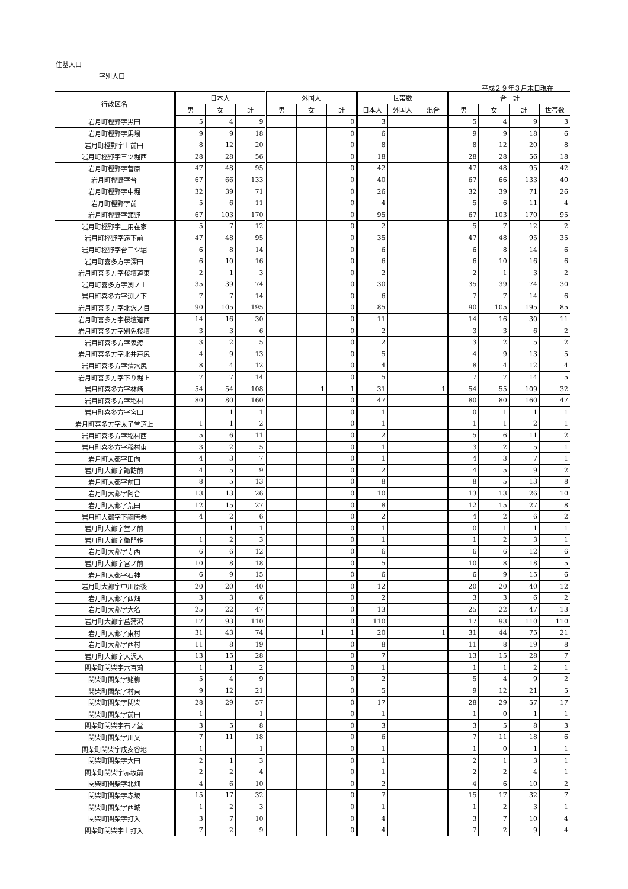住基人口
字別人口
平成２９年３月末日現在
| 行政区名 | 日本人 | | | 外国人 | | | 世帯数 | | | 合 計 | | | |
| --- | --- | --- | --- | --- | --- | --- | --- | --- | --- | --- | --- | --- | --- |
| | 男 | 女 | 計 | 男 | 女 | 計 | 日本人 | 外国人 | 混合 | 男 | 女 | 計 | 世帯数 |
| 岩月町樫野字黒田 | 5 | 4 | 9 | | | 0 | 3 | | | 5 | 4 | 9 | 3 |
| 岩月町樫野字馬場 | 9 | 9 | 18 | | | 0 | 6 | | | 9 | 9 | 18 | 6 |
| 岩月町樫野字上前田 | 8 | 12 | 20 | | | 0 | 8 | | | 8 | 12 | 20 | 8 |
| 岩月町樫野字三ツ堀西 | 28 | 28 | 56 | | | 0 | 18 | | | 28 | 28 | 56 | 18 |
| 岩月町樫野字菅原 | 47 | 48 | 95 | | | 0 | 42 | | | 47 | 48 | 95 | 42 |
| 岩月町樫野字台 | 67 | 66 | 133 | | | 0 | 40 | | | 67 | 66 | 133 | 40 |
| 岩月町樫野字中堀 | 32 | 39 | 71 | | | 0 | 26 | | | 32 | 39 | 71 | 26 |
| 岩月町樫野字前 | 5 | 6 | 11 | | | 0 | 4 | | | 5 | 6 | 11 | 4 |
| 岩月町樫野字舘野 | 67 | 103 | 170 | | | 0 | 95 | | | 67 | 103 | 170 | 95 |
| 岩月町樫野字土用在家 | 5 | 7 | 12 | | | 0 | 2 | | | 5 | 7 | 12 | 2 |
| 岩月町樫野字遠下前 | 47 | 48 | 95 | | | 0 | 35 | | | 47 | 48 | 95 | 35 |
| 岩月町樫野字台三ツ堀 | 6 | 8 | 14 | | | 0 | 6 | | | 6 | 8 | 14 | 6 |
| 岩月町喜多方字深田 | 6 | 10 | 16 | | | 0 | 6 | | | 6 | 10 | 16 | 6 |
| 岩月町喜多方字桜壇道東 | 2 | 1 | 3 | | | 0 | 2 | | | 2 | 1 | 3 | 2 |
| 岩月町喜多方字渕ノ上 | 35 | 39 | 74 | | | 0 | 30 | | | 35 | 39 | 74 | 30 |
| 岩月町喜多方字渕ノ下 | 7 | 7 | 14 | | | 0 | 6 | | | 7 | 7 | 14 | 6 |
| 岩月町喜多方字北沢ノ目 | 90 | 105 | 195 | | | 0 | 85 | | | 90 | 105 | 195 | 85 |
| 岩月町喜多方字桜壇道西 | 14 | 16 | 30 | | | 0 | 11 | | | 14 | 16 | 30 | 11 |
| 岩月町喜多方字別免桜壇 | 3 | 3 | 6 | | | 0 | 2 | | | 3 | 3 | 6 | 2 |
| 岩月町喜多方字鬼渡 | 3 | 2 | 5 | | | 0 | 2 | | | 3 | 2 | 5 | 2 |
| 岩月町喜多方字北井戸尻 | 4 | 9 | 13 | | | 0 | 5 | | | 4 | 9 | 13 | 5 |
| 岩月町喜多方字清水尻 | 8 | 4 | 12 | | | 0 | 4 | | | 8 | 4 | 12 | 4 |
| 岩月町喜多方字下り堀上 | 7 | 7 | 14 | | | 0 | 5 | | | 7 | 7 | 14 | 5 |
| 岩月町喜多方字林崎 | 54 | 54 | 108 | | 1 | 1 | 31 | | 1 | 54 | 55 | 109 | 32 |
| 岩月町喜多方字稲村 | 80 | 80 | 160 | | | 0 | 47 | | | 80 | 80 | 160 | 47 |
| 岩月町喜多方字宮田 | | 1 | 1 | | | 0 | 1 | | | 0 | 1 | 1 | 1 |
| 岩月町喜多方字太子堂道上 | 1 | 1 | 2 | | | 0 | 1 | | | 1 | 1 | 2 | 1 |
| 岩月町喜多方字稲村西 | 5 | 6 | 11 | | | 0 | 2 | | | 5 | 6 | 11 | 2 |
| 岩月町喜多方字稲村東 | 3 | 2 | 5 | | | 0 | 1 | | | 3 | 2 | 5 | 1 |
| 岩月町大都字田向 | 4 | 3 | 7 | | | 0 | 1 | | | 4 | 3 | 7 | 1 |
| 岩月町大都字諏訪前 | 4 | 5 | 9 | | | 0 | 2 | | | 4 | 5 | 9 | 2 |
| 岩月町大都字前田 | 8 | 5 | 13 | | | 0 | 8 | | | 8 | 5 | 13 | 8 |
| 岩月町大都字阿合 | 13 | 13 | 26 | | | 0 | 10 | | | 13 | 13 | 26 | 10 |
| 岩月町大都字荒田 | 12 | 15 | 27 | | | 0 | 8 | | | 12 | 15 | 27 | 8 |
| 岩月町大都字下禰唐巻 | 4 | 2 | 6 | | | 0 | 2 | | | 4 | 2 | 6 | 2 |
| 岩月町大都字堂ノ前 | | 1 | 1 | | | 0 | 1 | | | 0 | 1 | 1 | 1 |
| 岩月町大都字衛門作 | 1 | 2 | 3 | | | 0 | 1 | | | 1 | 2 | 3 | 1 |
| 岩月町大都字寺西 | 6 | 6 | 12 | | | 0 | 6 | | | 6 | 6 | 12 | 6 |
| 岩月町大都字宮ノ前 | 10 | 8 | 18 | | | 0 | 5 | | | 10 | 8 | 18 | 5 |
| 岩月町大都字石神 | 6 | 9 | 15 | | | 0 | 6 | | | 6 | 9 | 15 | 6 |
| 岩月町大都字中川原後 | 20 | 20 | 40 | | | 0 | 12 | | | 20 | 20 | 40 | 12 |
| 岩月町大都字西畑 | 3 | 3 | 6 | | | 0 | 2 | | | 3 | 3 | 6 | 2 |
| 岩月町大都字大名 | 25 | 22 | 47 | | | 0 | 13 | | | 25 | 22 | 47 | 13 |
| 岩月町大都字菖蒲沢 | 17 | 93 | 110 | | | 0 | 110 | | | 17 | 93 | 110 | 110 |
| 岩月町大都字東村 | 31 | 43 | 74 | | 1 | 1 | 20 | | 1 | 31 | 44 | 75 | 21 |
| 岩月町大都字西村 | 11 | 8 | 19 | | | 0 | 8 | | | 11 | 8 | 19 | 8 |
| 岩月町大都字大沢入 | 13 | 15 | 28 | | | 0 | 7 | | | 13 | 15 | 28 | 7 |
| 関柴町関柴字六百苅 | 1 | 1 | 2 | | | 0 | 1 | | | 1 | 1 | 2 | 1 |
| 関柴町関柴字姥柳 | 5 | 4 | 9 | | | 0 | 2 | | | 5 | 4 | 9 | 2 |
| 関柴町関柴字村東 | 9 | 12 | 21 | | | 0 | 5 | | | 9 | 12 | 21 | 5 |
| 関柴町関柴字関柴 | 28 | 29 | 57 | | | 0 | 17 | | | 28 | 29 | 57 | 17 |
| 関柴町関柴字前田 | 1 | | 1 | | | 0 | 1 | | | 1 | 0 | 1 | 1 |
| 関柴町関柴字石ノ堂 | 3 | 5 | 8 | | | 0 | 3 | | | 3 | 5 | 8 | 3 |
| 関柴町関柴字川又 | 7 | 11 | 18 | | | 0 | 6 | | | 7 | 11 | 18 | 6 |
| 関柴町関柴字戌亥谷地 | 1 | | 1 | | | 0 | 1 | | | 1 | 0 | 1 | 1 |
| 関柴町関柴字大田 | 2 | 1 | 3 | | | 0 | 1 | | | 2 | 1 | 3 | 1 |
| 関柴町関柴字赤坂前 | 2 | 2 | 4 | | | 0 | 1 | | | 2 | 2 | 4 | 1 |
| 関柴町関柴字北畑 | 4 | 6 | 10 | | | 0 | 2 | | | 4 | 6 | 10 | 2 |
| 関柴町関柴字赤坂 | 15 | 17 | 32 | | | 0 | 7 | | | 15 | 17 | 32 | 7 |
| 関柴町関柴字西城 | 1 | 2 | 3 | | | 0 | 1 | | | 1 | 2 | 3 | 1 |
| 関柴町関柴字打入 | 3 | 7 | 10 | | | 0 | 4 | | | 3 | 7 | 10 | 4 |
| 関柴町関柴字上打入 | 7 | 2 | 9 | | | 0 | 4 | | | 7 | 2 | 9 | 4 |